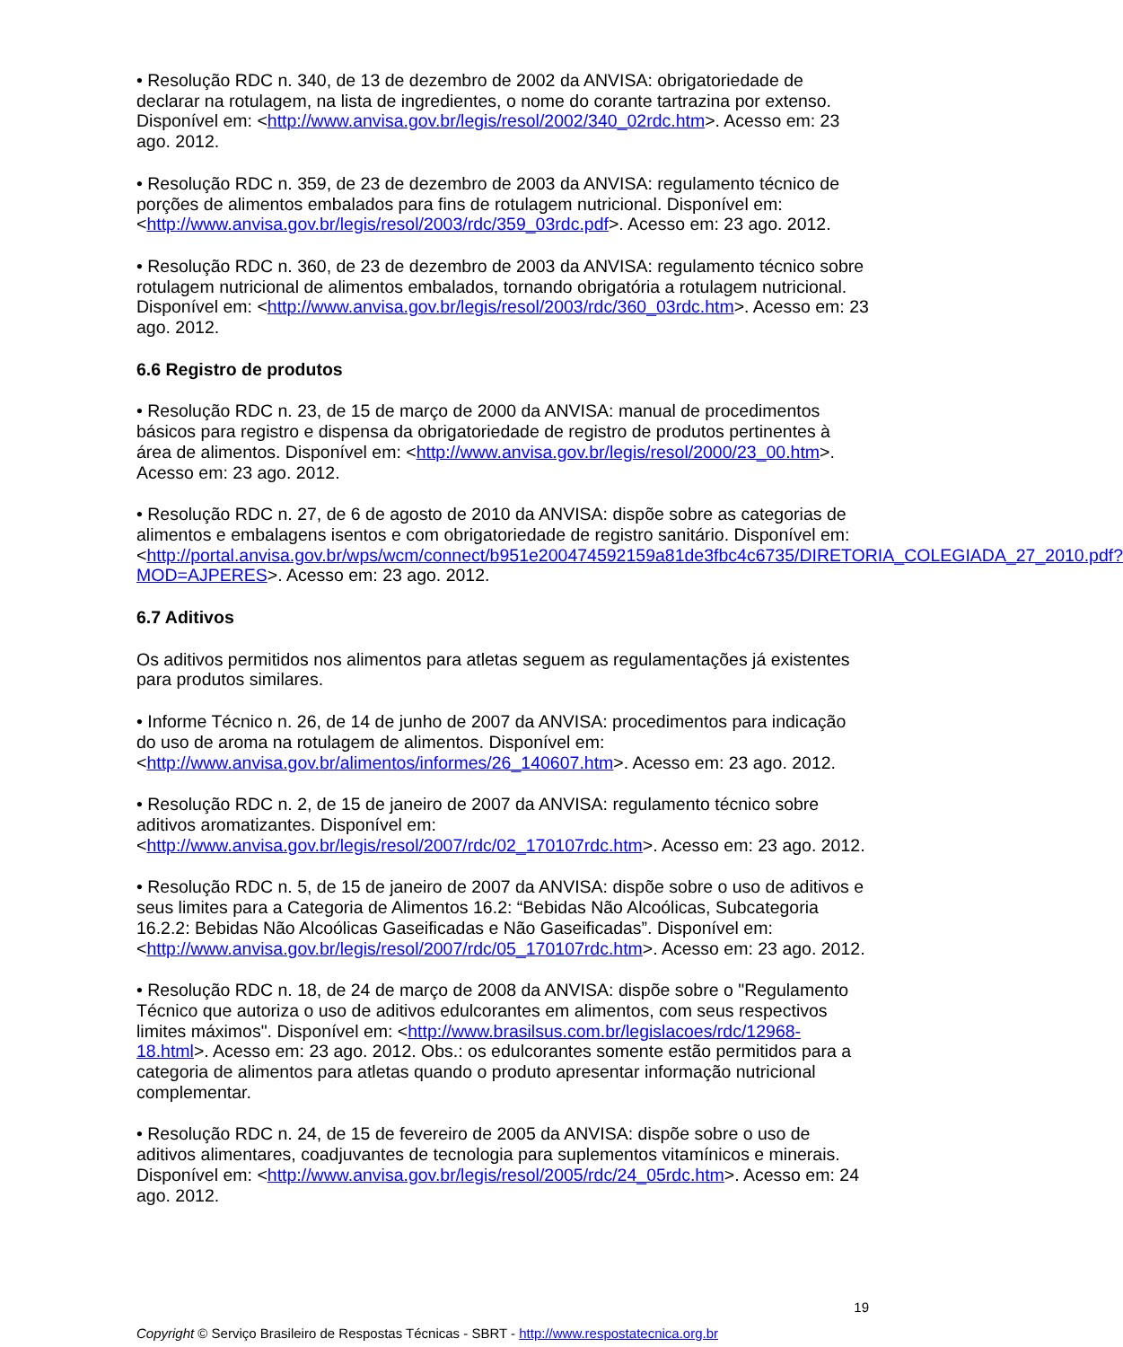• Resolução RDC n. 340, de 13 de dezembro de 2002 da ANVISA: obrigatoriedade de declarar na rotulagem, na lista de ingredientes, o nome do corante tartrazina por extenso. Disponível em: <http://www.anvisa.gov.br/legis/resol/2002/340_02rdc.htm>. Acesso em: 23 ago. 2012.
• Resolução RDC n. 359, de 23 de dezembro de 2003 da ANVISA: regulamento técnico de porções de alimentos embalados para fins de rotulagem nutricional. Disponível em: <http://www.anvisa.gov.br/legis/resol/2003/rdc/359_03rdc.pdf>. Acesso em: 23 ago. 2012.
• Resolução RDC n. 360, de 23 de dezembro de 2003 da ANVISA: regulamento técnico sobre rotulagem nutricional de alimentos embalados, tornando obrigatória a rotulagem nutricional. Disponível em: <http://www.anvisa.gov.br/legis/resol/2003/rdc/360_03rdc.htm>. Acesso em: 23 ago. 2012.
6.6 Registro de produtos
• Resolução RDC n. 23, de 15 de março de 2000 da ANVISA: manual de procedimentos básicos para registro e dispensa da obrigatoriedade de registro de produtos pertinentes à área de alimentos. Disponível em: <http://www.anvisa.gov.br/legis/resol/2000/23_00.htm>. Acesso em: 23 ago. 2012.
• Resolução RDC n. 27, de 6 de agosto de 2010 da ANVISA: dispõe sobre as categorias de alimentos e embalagens isentos e com obrigatoriedade de registro sanitário. Disponível em: <http://portal.anvisa.gov.br/wps/wcm/connect/b951e200474592159a81de3fbc4c6735/DIRETORIA_COLEGIADA_27_2010.pdf?MOD=AJPERES>. Acesso em: 23 ago. 2012.
6.7 Aditivos
Os aditivos permitidos nos alimentos para atletas seguem as regulamentações já existentes para produtos similares.
• Informe Técnico n. 26, de 14 de junho de 2007 da ANVISA: procedimentos para indicação do uso de aroma na rotulagem de alimentos. Disponível em: <http://www.anvisa.gov.br/alimentos/informes/26_140607.htm>. Acesso em: 23 ago. 2012.
• Resolução RDC n. 2, de 15 de janeiro de 2007 da ANVISA: regulamento técnico sobre aditivos aromatizantes. Disponível em: <http://www.anvisa.gov.br/legis/resol/2007/rdc/02_170107rdc.htm>. Acesso em: 23 ago. 2012.
• Resolução RDC n. 5, de 15 de janeiro de 2007 da ANVISA: dispõe sobre o uso de aditivos e seus limites para a Categoria de Alimentos 16.2: “Bebidas Não Alcoólicas, Subcategoria 16.2.2: Bebidas Não Alcoólicas Gaseificadas e Não Gaseificadas”. Disponível em: <http://www.anvisa.gov.br/legis/resol/2007/rdc/05_170107rdc.htm>. Acesso em: 23 ago. 2012.
• Resolução RDC n. 18, de 24 de março de 2008 da ANVISA: dispõe sobre o "Regulamento Técnico que autoriza o uso de aditivos edulcorantes em alimentos, com seus respectivos limites máximos". Disponível em: <http://www.brasilsus.com.br/legislacoes/rdc/12968-18.html>. Acesso em: 23 ago. 2012. Obs.: os edulcorantes somente estão permitidos para a categoria de alimentos para atletas quando o produto apresentar informação nutricional complementar.
• Resolução RDC n. 24, de 15 de fevereiro de 2005 da ANVISA: dispõe sobre o uso de aditivos alimentares, coadjuvantes de tecnologia para suplementos vitamínicos e minerais. Disponível em: <http://www.anvisa.gov.br/legis/resol/2005/rdc/24_05rdc.htm>. Acesso em: 24 ago. 2012.
19
Copyright © Serviço Brasileiro de Respostas Técnicas - SBRT - http://www.respostatecnica.org.br